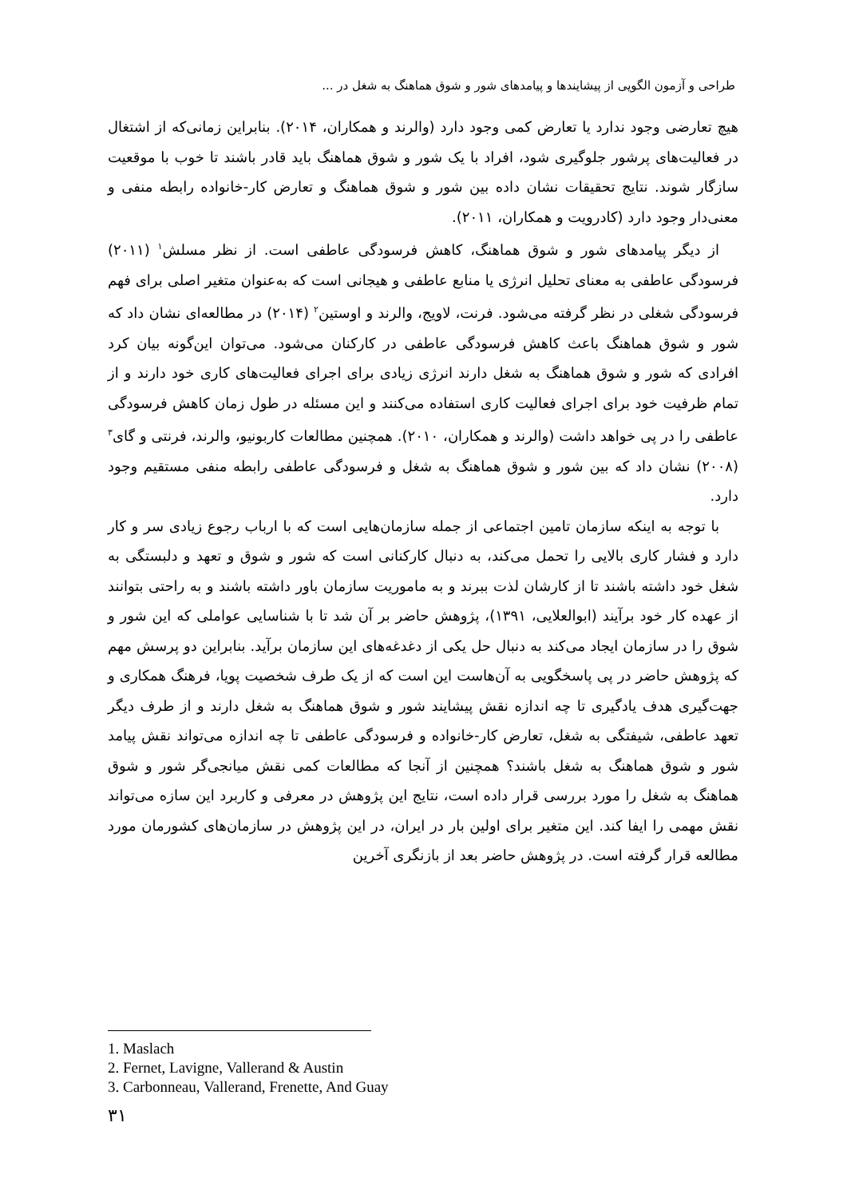طراحی و آزمون الگویی از پیشایندها و پیامدهای شور و شوق هماهنگ به شغل در ...
هیچ تعارضی وجود ندارد یا تعارض کمی وجود دارد (والرند و همکاران، ۲۰۱۴). بنابراین زمانی‌که از اشتغال در فعالیت‌های پرشور جلوگیری شود، افراد با یک شور و شوق هماهنگ باید قادر باشند تا خوب با موقعیت سازگار شوند. نتایج تحقیقات نشان داده بین شور و شوق هماهنگ و تعارض کار-خانواده رابطه منفی و معنی‌دار وجود دارد (کادرویت و همکاران، ۲۰۱۱).
از دیگر پیامدهای شور و شوق هماهنگ، کاهش فرسودگی عاطفی است. از نظر مسلش<sup>۱</sup> (۲۰۱۱) فرسودگی عاطفی به معنای تحلیل انرژی یا منابع عاطفی و هیجانی است که به‌عنوان متغیر اصلی برای فهم فرسودگی شغلی در نظر گرفته می‌شود. فرنت، لاویج، والرند و اوستین<sup>۲</sup> (۲۰۱۴) در مطالعه‌ای نشان داد که شور و شوق هماهنگ باعث کاهش فرسودگی عاطفی در کارکنان می‌شود. می‌توان این‌گونه بیان کرد افرادی که شور و شوق هماهنگ به شغل دارند انرژی زیادی برای اجرای فعالیت‌های کاری خود دارند و از تمام ظرفیت خود برای اجرای فعالیت کاری استفاده می‌کنند و این مسئله در طول زمان کاهش فرسودگی عاطفی را در پی خواهد داشت (والرند و همکاران، ۲۰۱۰). همچنین مطالعات کاربونیو، والرند، فرنتی و گای<sup>۳</sup> (۲۰۰۸) نشان داد که بین شور و شوق هماهنگ به شغل و فرسودگی عاطفی رابطه منفی مستقیم وجود دارد.
با توجه به اینکه سازمان تامین اجتماعی از جمله سازمان‌هایی است که با ارباب رجوع زیادی سر و کار دارد و فشار کاری بالایی را تحمل می‌کند، به دنبال کارکنانی است که شور و شوق و تعهد و دلبستگی به شغل خود داشته باشند تا از کارشان لذت ببرند و به ماموریت سازمان باور داشته باشند و به راحتی بتوانند از عهده کار خود برآیند (ابوالعلایی، ۱۳۹۱)، پژوهش حاضر بر آن شد تا با شناسایی عواملی که این شور و شوق را در سازمان ایجاد می‌کند به دنبال حل یکی از دغدغه‌های این سازمان برآید. بنابراین دو پرسش مهم که پژوهش حاضر در پی پاسخگویی به آن‌هاست این است که از یک طرف شخصیت پویا، فرهنگ همکاری و جهت‌گیری هدف یادگیری تا چه اندازه نقش پیشایند شور و شوق هماهنگ به شغل دارند و از طرف دیگر تعهد عاطفی، شیفتگی به شغل، تعارض کار-خانواده و فرسودگی عاطفی تا چه اندازه می‌تواند نقش پیامد شور و شوق هماهنگ به شغل باشند؟ همچنین از آنجا که مطالعات کمی نقش میانجی‌گر شور و شوق هماهنگ به شغل را مورد بررسی قرار داده است، نتایج این پژوهش در معرفی و کاربرد این سازه می‌تواند نقش مهمی را ایفا کند. این متغیر برای اولین بار در ایران، در این پژوهش در سازمان‌های کشورمان مورد مطالعه قرار گرفته است. در پژوهش حاضر بعد از بازنگری آخرین
1. Maslach
2. Fernet, Lavigne, Vallerand & Austin
3. Carbonneau, Vallerand, Frenette, And Guay
۳۱